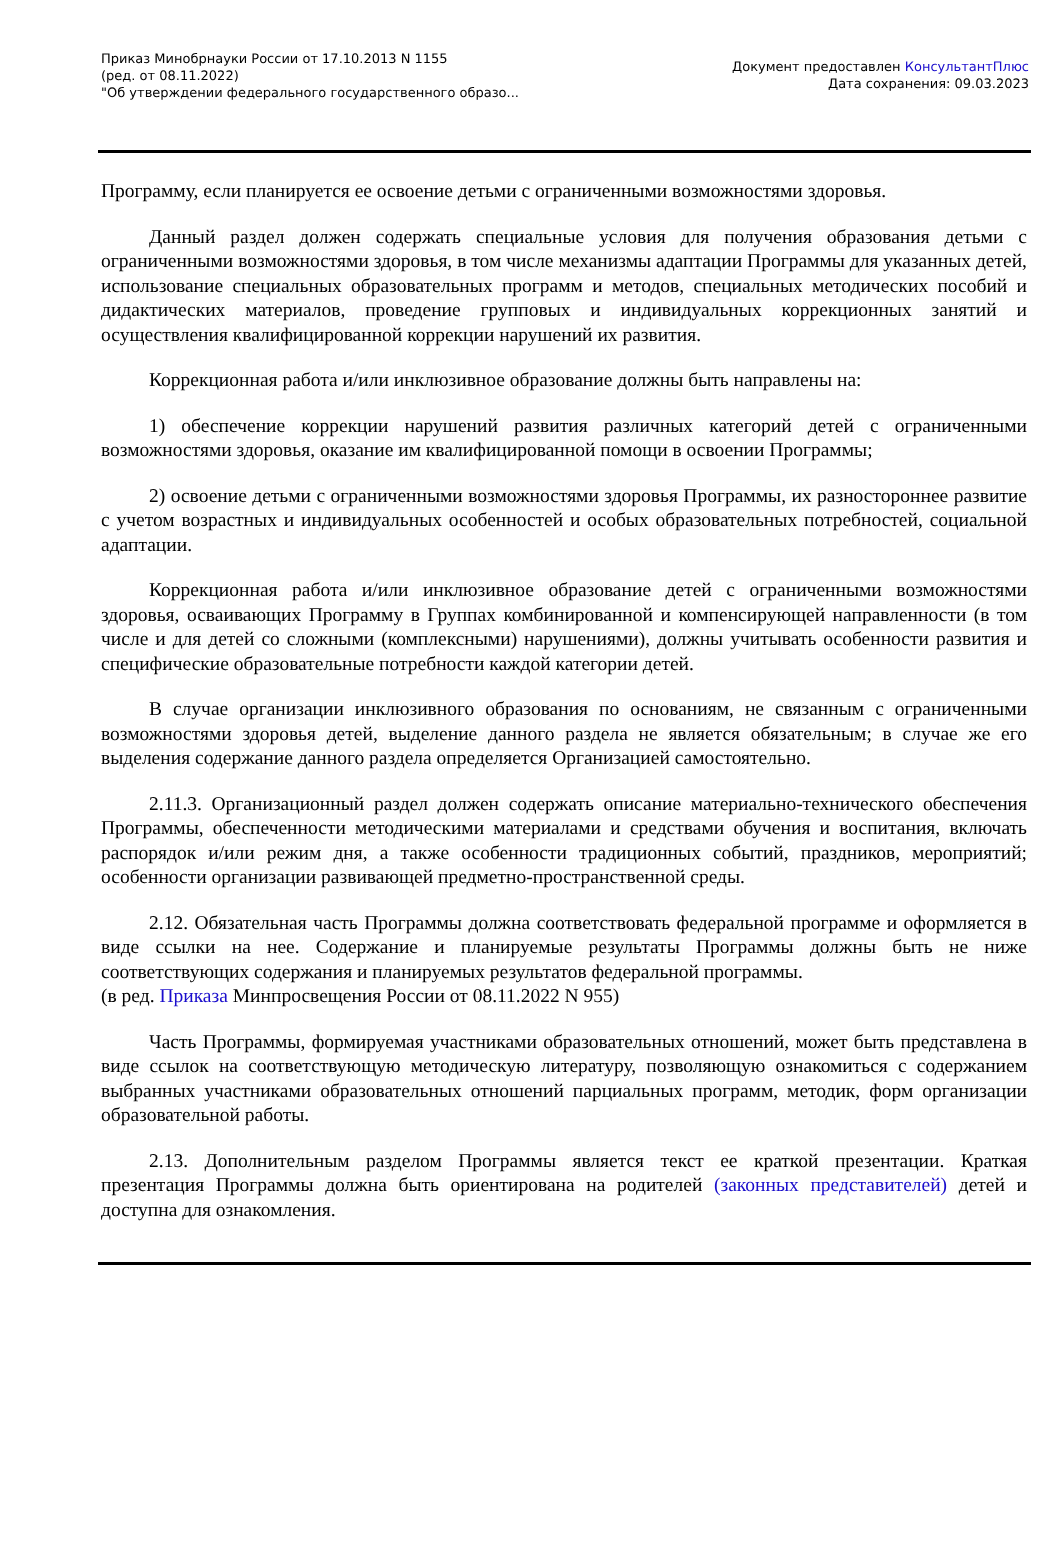Приказ Минобрнауки России от 17.10.2013 N 1155
(ред. от 08.11.2022)
"Об утверждении федерального государственного образо...
Документ предоставлен КонсультантПлюс
Дата сохранения: 09.03.2023
Программу, если планируется ее освоение детьми с ограниченными возможностями здоровья.
Данный раздел должен содержать специальные условия для получения образования детьми с ограниченными возможностями здоровья, в том числе механизмы адаптации Программы для указанных детей, использование специальных образовательных программ и методов, специальных методических пособий и дидактических материалов, проведение групповых и индивидуальных коррекционных занятий и осуществления квалифицированной коррекции нарушений их развития.
Коррекционная работа и/или инклюзивное образование должны быть направлены на:
1) обеспечение коррекции нарушений развития различных категорий детей с ограниченными возможностями здоровья, оказание им квалифицированной помощи в освоении Программы;
2) освоение детьми с ограниченными возможностями здоровья Программы, их разностороннее развитие с учетом возрастных и индивидуальных особенностей и особых образовательных потребностей, социальной адаптации.
Коррекционная работа и/или инклюзивное образование детей с ограниченными возможностями здоровья, осваивающих Программу в Группах комбинированной и компенсирующей направленности (в том числе и для детей со сложными (комплексными) нарушениями), должны учитывать особенности развития и специфические образовательные потребности каждой категории детей.
В случае организации инклюзивного образования по основаниям, не связанным с ограниченными возможностями здоровья детей, выделение данного раздела не является обязательным; в случае же его выделения содержание данного раздела определяется Организацией самостоятельно.
2.11.3. Организационный раздел должен содержать описание материально-технического обеспечения Программы, обеспеченности методическими материалами и средствами обучения и воспитания, включать распорядок и/или режим дня, а также особенности традиционных событий, праздников, мероприятий; особенности организации развивающей предметно-пространственной среды.
2.12. Обязательная часть Программы должна соответствовать федеральной программе и оформляется в виде ссылки на нее. Содержание и планируемые результаты Программы должны быть не ниже соответствующих содержания и планируемых результатов федеральной программы.
(в ред. Приказа Минпросвещения России от 08.11.2022 N 955)
Часть Программы, формируемая участниками образовательных отношений, может быть представлена в виде ссылок на соответствующую методическую литературу, позволяющую ознакомиться с содержанием выбранных участниками образовательных отношений парциальных программ, методик, форм организации образовательной работы.
2.13. Дополнительным разделом Программы является текст ее краткой презентации. Краткая презентация Программы должна быть ориентирована на родителей (законных представителей) детей и доступна для ознакомления.